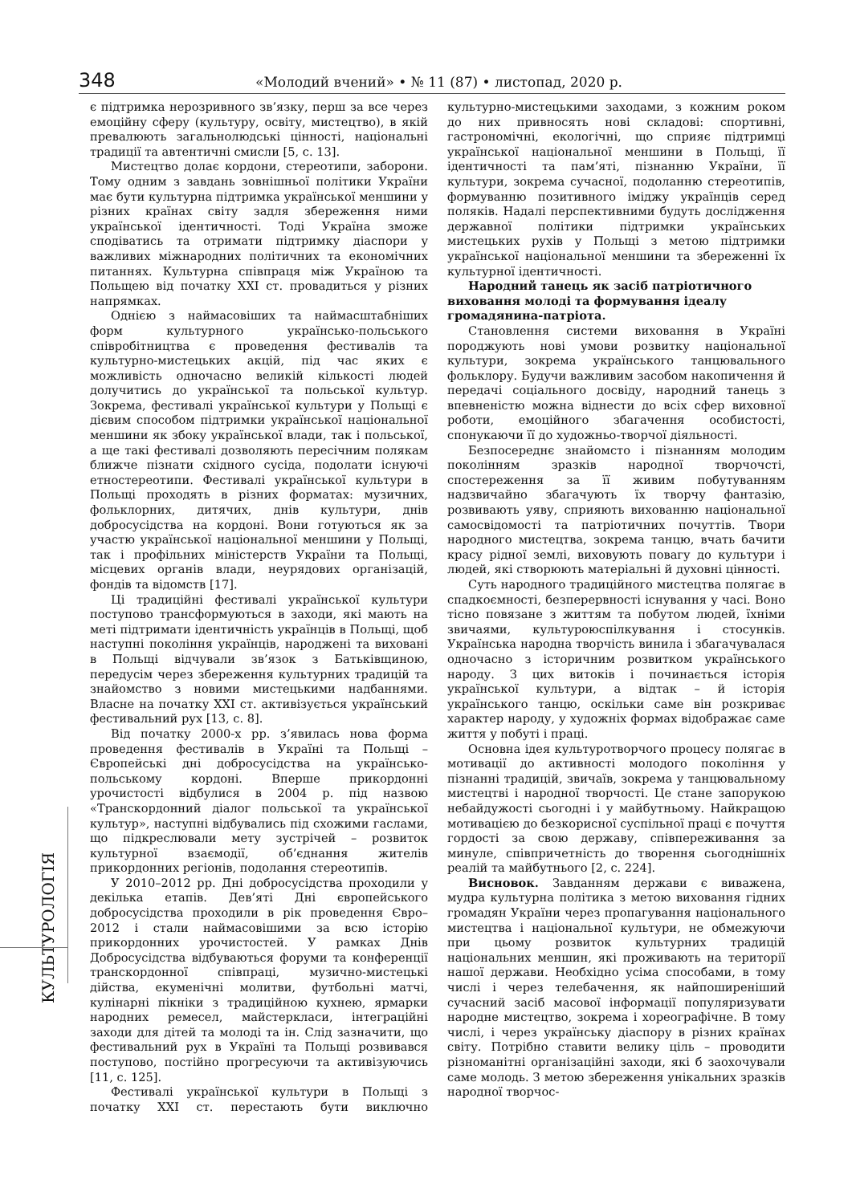348 «Молодий вчений» • № 11 (87) • листопад, 2020 р.
КУЛЬТУРОЛОГІЯ
є підтримка нерозривного зв’язку, перш за все через емоційну сферу (культуру, освіту, мистецтво), в якій превалюють загальнолюдські цінності, національні традиції та автентичні смисли [5, с. 13].
Мистецтво долає кордони, стереотипи, заборони. Тому одним з завдань зовнішньої політики України має бути культурна підтримка української меншини у різних країнах світу задля збереження ними української ідентичності. Тоді Україна зможе сподіватись та отримати підтримку діаспори у важливих міжнародних політичних та економічних питаннях. Культурна співпраця між Україною та Польщею від початку ХХІ ст. провадиться у різних напрямках.
Однією з наймасовіших та наймасштабніших форм культурного українсько-польського співробітництва є проведення фестивалів та культурно-мистецьких акцій, під час яких є можливість одночасно великій кількості людей долучитись до української та польської культур. Зокрема, фестивалі української культури у Польщі є дієвим способом підтримки української національної меншини як збоку української влади, так і польської, а ще такі фестивалі дозволяють пересічним полякам ближче пізнати східного сусіда, подолати існуючі етностереотипи. Фестивалі української культури в Польщі проходять в різних форматах: музичних, фольклорних, дитячих, днів культури, днів добросусідства на кордоні. Вони готуються як за участю української національної меншини у Польщі, так і профільних міністерств України та Польщі, місцевих органів влади, неурядових організацій, фондів та відомств [17].
Ці традиційні фестивалі української культури поступово трансформуються в заходи, які мають на меті підтримати ідентичність українців в Польщі, щоб наступні покоління українців, народжені та виховані в Польщі відчували зв’язок з Батьківщиною, передусім через збереження культурних традицій та знайомство з новими мистецькими надбаннями. Власне на початку ХХІ ст. активізується український фестивальний рух [13, с. 8].
Від початку 2000-х рр. з’явилась нова форма проведення фестивалів в Україні та Польщі – Європейські дні добросусідства на українсько-польському кордоні. Вперше прикордонні урочистості відбулися в 2004 р. під назвою «Транскордонний діалог польської та української культур», наступні відбувались під схожими гаслами, що підкреслювали мету зустрічей – розвиток культурної взаємодії, об’єднання жителів прикордонних регіонів, подолання стереотипів.
У 2010–2012 рр. Дні добросусідства проходили у декілька етапів. Дев’яті Дні європейського добросусідства проходили в рік проведення Євро–2012 і стали наймасовішими за всю історію прикордонних урочистостей. У рамках Днів Добросусідства відбуваються форуми та конференції транскордонної співпраці, музично-мистецькі дійства, екуменічні молитви, футбольні матчі, кулінарні пікніки з традиційною кухнею, ярмарки народних ремесел, майстеркласи, інтеграційні заходи для дітей та молоді та ін. Слід зазначити, що фестивальний рух в Україні та Польщі розвивався поступово, постійно прогресуючи та активізуючись [11, с. 125].
Фестивалі української культури в Польщі з початку ХХІ ст. перестають бути виключно культурно-мистецькими заходами, з кожним роком до них привносять нові складові: спортивні, гастрономічні, екологічні, що сприяє підтримці української національної меншини в Польщі, її ідентичності та пам’яті, пізнанню України, її культури, зокрема сучасної, подоланню стереотипів, формуванню позитивного іміджу українців серед поляків. Надалі перспективними будуть дослідження державної політики підтримки українських мистецьких рухів у Польщі з метою підтримки української національної меншини та збереженні їх культурної ідентичності.
Народний танець як засіб патріотичного виховання молоді та формування ідеалу громадянина-патріота.
Становлення системи виховання в Україні породжують нові умови розвитку національної культури, зокрема українського танцювального фольклору. Будучи важливим засобом накопичення й передачі соціального досвіду, народний танець з впевненістю можна віднести до всіх сфер виховної роботи, емоційного збагачення особистості, спонукаючи її до художньо-творчої діяльності.
Безпосереднє знайомсто і пізнанням молодим поколінням зразків народної творчочсті, спостереження за її живим побутуванням надзвичайно збагачують їх творчу фантазію, розвивають уяву, сприяють вихованню національної самосвідомості та патріотичних почуттів. Твори народного мистецтва, зокрема танцю, вчать бачити красу рідної землі, виховують повагу до культури і людей, які створюють матеріальні й духовні цінності.
Суть народного традиційного мистецтва полягає в спадкоємності, безперервності існування у часі. Воно тісно повязане з життям та побутом людей, їхніми звичаями, культуроюспілкування і стосунків. Українська народна творчість винила і збагачувалася одночасно з історичним розвитком українського народу. З цих витоків і починається історія української культури, а відтак – й історія українського танцю, оскільки саме він розкриває характер народу, у художніх формах відображає саме життя у побуті і праці.
Основна ідея культуротворчого процесу полягає в мотивації до активності молодого покоління у пізнанні традицій, звичаїв, зокрема у танцювальному мистецтві і народної творчості. Це стане запорукою небайдужості сьогодні і у майбутньому. Найкращою мотивацією до безкорисної суспільної праці є почуття гордості за свою державу, співпереживання за минуле, співпричетність до творення сьогоднішніх реалій та майбутнього [2, с. 224].
Висновок. Завданням держави є виважена, мудра культурна політика з метою виховання гідних громадян України через пропагування національного мистецтва і національної культури, не обмежуючи при цьому розвиток культурних традицій національних меншин, які проживають на території нашої держави. Необхідно усіма способами, в тому числі і через телебачення, як найпоширеніший сучасний засіб масової інформації популяризувати народне мистецтво, зокрема і хореографічне. В тому числі, і через українську діаспору в різних країнах світу. Потрібно ставити велику ціль – проводити різноманітні організаційні заходи, які б заохочували саме молодь. З метою збереження унікальних зразків народної творчос-